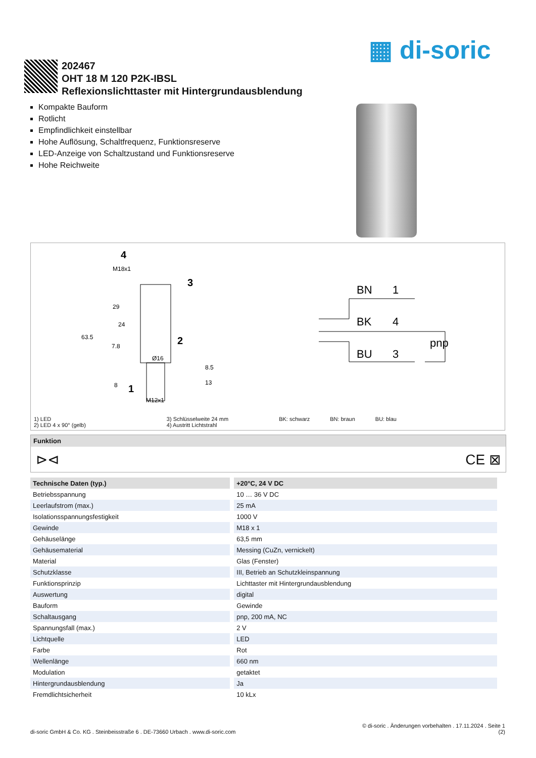▦ di-soric
202467
OHT 18 M 120 P2K-IBSL
Reflexionslichttaster mit Hintergrundausblendung
Kompakte Bauform
Rotlicht
Empfindlichkeit einstellbar
Hohe Auflösung, Schaltfrequenz, Funktionsreserve
LED-Anzeige von Schaltzustand und Funktionsreserve
Hohe Reichweite
M18x1
M12x1
Ø16
63.5
29
7.8
8.5
13
24
8
4
3
2
1
BN
1
BK
4
BU
3
pnp
1) LED
2) LED 4 x 90° (gelb)
3) Schlüsselweite 24 mm
4) Austritt Lichtstrahl
BK: schwarz BN: braun BU: blau
Funktion
⊳⊲ CE ⊠
| Technische Daten (typ.) | +20°C, 24 V DC |
| --- | --- |
| Betriebsspannung | 10 … 36 V DC |
| Leerlaufstrom (max.) | 25 mA |
| Isolationsspannungsfestigkeit | 1000 V |
| Gewinde | M18 x 1 |
| Gehäuselänge | 63,5 mm |
| Gehäusematerial | Messing (CuZn, vernickelt) |
| Material | Glas (Fenster) |
| Schutzklasse | III, Betrieb an Schutzkleinspannung |
| Funktionsprinzip | Lichttaster mit Hintergrundausblendung |
| Auswertung | digital |
| Bauform | Gewinde |
| Schaltausgang | pnp, 200 mA, NC |
| Spannungsfall (max.) | 2 V |
| Lichtquelle | LED |
| Farbe | Rot |
| Wellenlänge | 660 nm |
| Modulation | getaktet |
| Hintergrundausblendung | Ja |
| Fremdlichtsicherheit | 10 kLx |
© di-soric . Änderungen vorbehalten . 17.11.2024 . Seite 1
di-soric GmbH & Co. KG . Steinbeisstraße 6 . DE-73660 Urbach . www.di-soric.com (2)